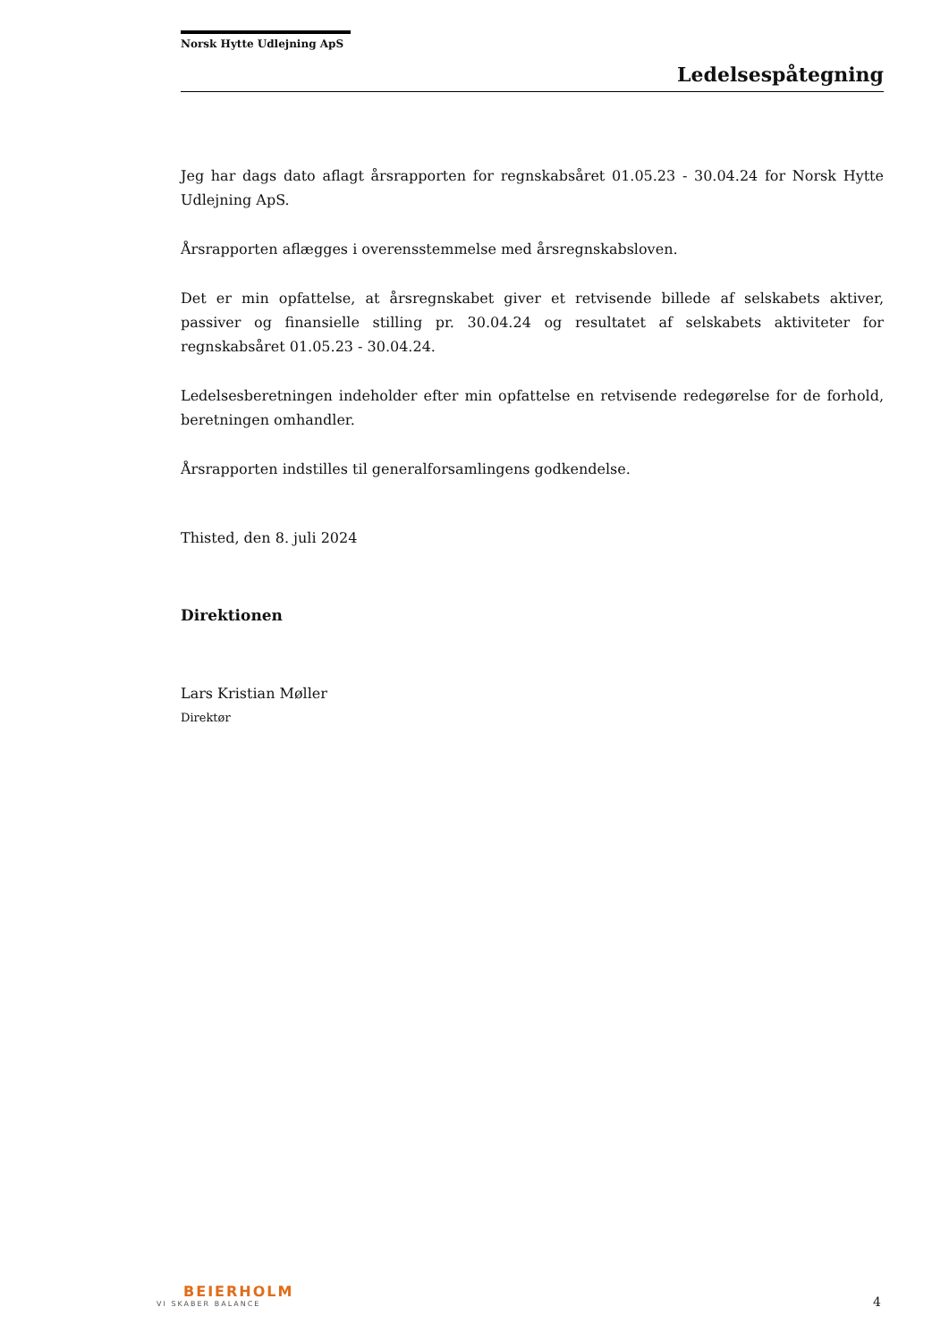Norsk Hytte Udlejning ApS
Ledelsespåtegning
Jeg har dags dato aflagt årsrapporten for regnskabsåret 01.05.23 - 30.04.24 for Norsk Hytte Udlejning ApS.
Årsrapporten aflægges i overensstemmelse med årsregnskabsloven.
Det er min opfattelse, at årsregnskabet giver et retvisende billede af selskabets aktiver, passiver og finansielle stilling pr. 30.04.24 og resultatet af selskabets aktiviteter for regnskabsåret 01.05.23 - 30.04.24.
Ledelsesberetningen indeholder efter min opfattelse en retvisende redegørelse for de forhold, beretningen omhandler.
Årsrapporten indstilles til generalforsamlingens godkendelse.
Thisted, den 8. juli 2024
Direktionen
Lars Kristian Møller
Direktør
BEIERHOLM
VI SKABER BALANCE
4